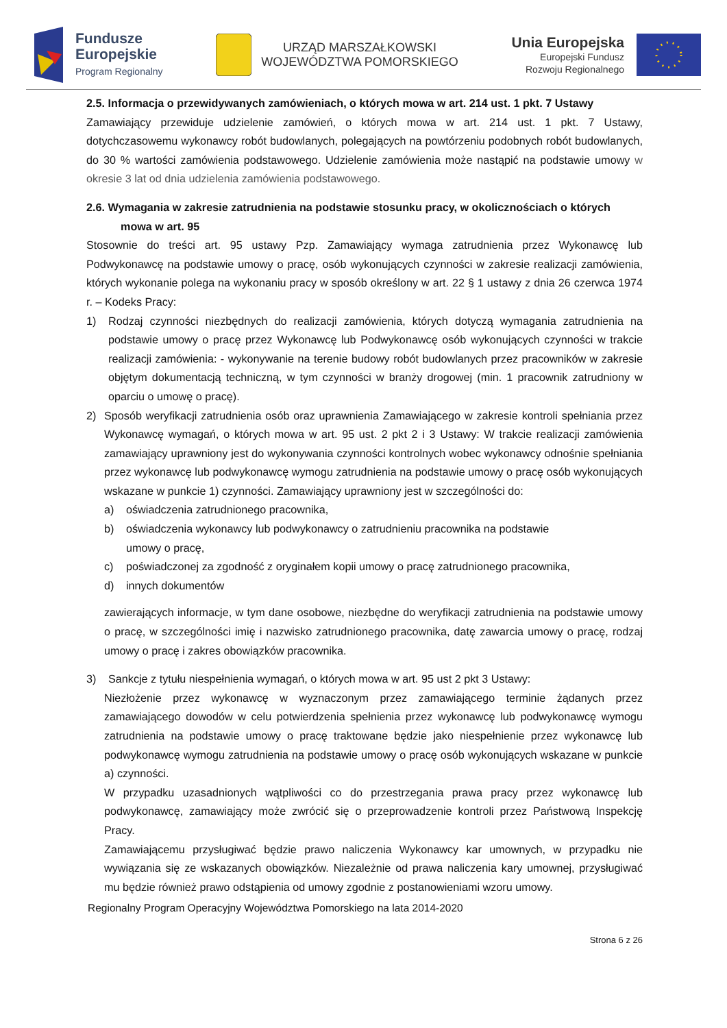Fundusze
Europejskie
Program Regionalny
URZĄD MARSZAŁKOWSKI
WOJEWÓDZTWA POMORSKIEGO
Unia Europejska
Europejski Fundusz
Rozwoju Regionalnego
2.5. Informacja o przewidywanych zamówieniach, o których mowa w art. 214 ust. 1 pkt. 7 Ustawy
Zamawiający przewiduje udzielenie zamówień, o których mowa w art. 214 ust. 1 pkt. 7 Ustawy, dotychczasowemu wykonawcy robót budowlanych, polegających na powtórzeniu podobnych robót budowlanych, do 30 % wartości zamówienia podstawowego. Udzielenie zamówienia może nastąpić na podstawie umowy w okresie 3 lat od dnia udzielenia zamówienia podstawowego.
2.6. Wymagania w zakresie zatrudnienia na podstawie stosunku pracy, w okolicznościach o których
mowa w art. 95
Stosownie do treści art. 95 ustawy Pzp. Zamawiający wymaga zatrudnienia przez Wykonawcę lub Podwykonawcę na podstawie umowy o pracę, osób wykonujących czynności w zakresie realizacji zamówienia, których wykonanie polega na wykonaniu pracy w sposób określony w art. 22 § 1 ustawy z dnia 26 czerwca 1974 r. – Kodeks Pracy:
1) Rodzaj czynności niezbędnych do realizacji zamówienia, których dotyczą wymagania zatrudnienia na podstawie umowy o pracę przez Wykonawcę lub Podwykonawcę osób wykonujących czynności w trakcie realizacji zamówienia: - wykonywanie na terenie budowy robót budowlanych przez pracowników w zakresie objętym dokumentacją techniczną, w tym czynności w branży drogowej (min. 1 pracownik zatrudniony w oparciu o umowę o pracę).
2) Sposób weryfikacji zatrudnienia osób oraz uprawnienia Zamawiającego w zakresie kontroli spełniania przez Wykonawcę wymagań, o których mowa w art. 95 ust. 2 pkt 2 i 3 Ustawy: W trakcie realizacji zamówienia zamawiający uprawniony jest do wykonywania czynności kontrolnych wobec wykonawcy odnośnie spełniania przez wykonawcę lub podwykonawcę wymogu zatrudnienia na podstawie umowy o pracę osób wykonujących wskazane w punkcie 1) czynności. Zamawiający uprawniony jest w szczególności do:
a) oświadczenia zatrudnionego pracownika,
b) oświadczenia wykonawcy lub podwykonawcy o zatrudnieniu pracownika na podstawie
umowy o pracę,
c) poświadczonej za zgodność z oryginałem kopii umowy o pracę zatrudnionego pracownika,
d) innych dokumentów
zawierających informacje, w tym dane osobowe, niezbędne do weryfikacji zatrudnienia na podstawie umowy o pracę, w szczególności imię i nazwisko zatrudnionego pracownika, datę zawarcia umowy o pracę, rodzaj umowy o pracę i zakres obowiązków pracownika.
3) Sankcje z tytułu niespełnienia wymagań, o których mowa w art. 95 ust 2 pkt 3 Ustawy:
Niezłożenie przez wykonawcę w wyznaczonym przez zamawiającego terminie żądanych przez zamawiającego dowodów w celu potwierdzenia spełnienia przez wykonawcę lub podwykonawcę wymogu zatrudnienia na podstawie umowy o pracę traktowane będzie jako niespełnienie przez wykonawcę lub podwykonawcę wymogu zatrudnienia na podstawie umowy o pracę osób wykonujących wskazane w punkcie a) czynności.
W przypadku uzasadnionych wątpliwości co do przestrzegania prawa pracy przez wykonawcę lub podwykonawcę, zamawiający może zwrócić się o przeprowadzenie kontroli przez Państwową Inspekcję Pracy.
Zamawiającemu przysługiwać będzie prawo naliczenia Wykonawcy kar umownych, w przypadku nie wywiązania się ze wskazanych obowiązków. Niezależnie od prawa naliczenia kary umownej, przysługiwać mu będzie również prawo odstąpienia od umowy zgodnie z postanowieniami wzoru umowy.
Regionalny Program Operacyjny Województwa Pomorskiego na lata 2014-2020
Strona 6 z 26